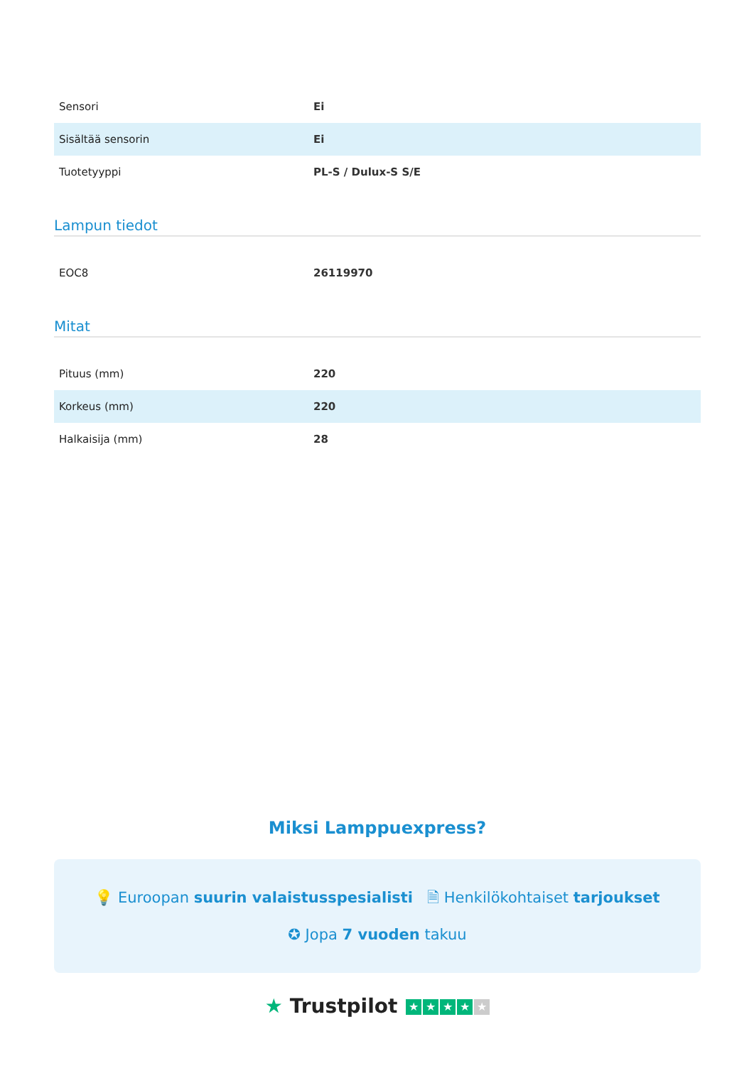| Sensori | Ei |
| Sisältää sensorin | Ei |
| Tuotetyyppi | PL-S / Dulux-S S/E |
Lampun tiedot
| EOC8 | 26119970 |
Mitat
| Pituus (mm) | 220 |
| Korkeus (mm) | 220 |
| Halkaisija (mm) | 28 |
Miksi Lamppuexpress?
💡 Euroopan suurin valaistusspesialisti 🗎 Henkilökohtaiset tarjoukset
✪ Jopa 7 vuoden takuu
★ Trustpilot ★ ★ ★ ★ ★